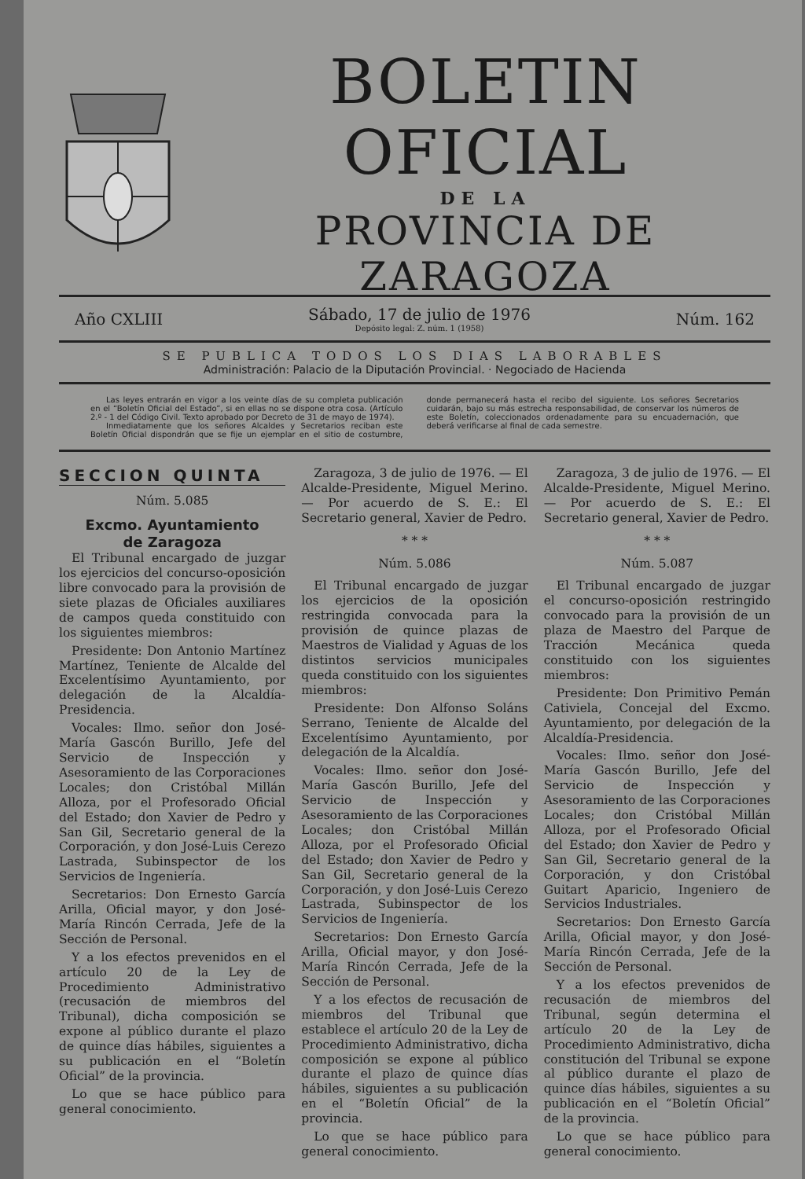BOLETIN OFICIAL
DE LA
PROVINCIA DE ZARAGOZA
Año CXLIII Sábado, 17 de julio de 1976
Depósito legal: Z. núm. 1 (1958) Núm. 162
SE PUBLICA TODOS LOS DIAS LABORABLES
Administración: Palacio de la Diputación Provincial. · Negociado de Hacienda
Las leyes entrarán en vigor a los veinte días de su completa publicación en el “Boletín Oficial del Estado”, si en ellas no se dispone otra cosa. (Artículo 2.º - 1 del Código Civil. Texto aprobado por Decreto de 31 de mayo de 1974).
Inmediatamente que los señores Alcaldes y Secretarios reciban este Boletín Oficial dispondrán que se fije un ejemplar en el sitio de costumbre, donde permanecerá hasta el recibo del siguiente. Los señores Secretarios cuidarán, bajo su más estrecha responsabilidad, de conservar los números de este Boletín, coleccionados ordenadamente para su encuadernación, que deberá verificarse al final de cada semestre.
SECCION QUINTA
Núm. 5.085
Excmo. Ayuntamiento
de Zaragoza
El Tribunal encargado de juzgar los ejercicios del concurso-oposición libre convocado para la provisión de siete plazas de Oficiales auxiliares de campos queda constituido con los siguientes miembros:
Presidente: Don Antonio Martínez Martínez, Teniente de Alcalde del Excelentísimo Ayuntamiento, por delegación de la Alcaldía-Presidencia.
Vocales: Ilmo. señor don José-María Gascón Burillo, Jefe del Servicio de Inspección y Asesoramiento de las Corporaciones Locales; don Cristóbal Millán Alloza, por el Profesorado Oficial del Estado; don Xavier de Pedro y San Gil, Secretario general de la Corporación, y don José-Luis Cerezo Lastrada, Subinspector de los Servicios de Ingeniería.
Secretarios: Don Ernesto García Arilla, Oficial mayor, y don José-María Rincón Cerrada, Jefe de la Sección de Personal.
Y a los efectos prevenidos en el artículo 20 de la Ley de Procedimiento Administrativo (recusación de miembros del Tribunal), dicha composición se expone al público durante el plazo de quince días hábiles, siguientes a su publicación en el “Boletín Oficial” de la provincia.
Lo que se hace público para general conocimiento.
Zaragoza, 3 de julio de 1976. — El Alcalde-Presidente, Miguel Merino. — Por acuerdo de S. E.: El Secretario general, Xavier de Pedro.
* * *
Núm. 5.086
El Tribunal encargado de juzgar los ejercicios de la oposición restringida convocada para la provisión de quince plazas de Maestros de Vialidad y Aguas de los distintos servicios municipales queda constituido con los siguientes miembros:
Presidente: Don Alfonso Soláns Serrano, Teniente de Alcalde del Excelentísimo Ayuntamiento, por delegación de la Alcaldía.
Vocales: Ilmo. señor don José-María Gascón Burillo, Jefe del Servicio de Inspección y Asesoramiento de las Corporaciones Locales; don Cristóbal Millán Alloza, por el Profesorado Oficial del Estado; don Xavier de Pedro y San Gil, Secretario general de la Corporación, y don José-Luis Cerezo Lastrada, Subinspector de los Servicios de Ingeniería.
Secretarios: Don Ernesto García Arilla, Oficial mayor, y don José-María Rincón Cerrada, Jefe de la Sección de Personal.
Y a los efectos de recusación de miembros del Tribunal que establece el artículo 20 de la Ley de Procedimiento Administrativo, dicha composición se expone al público durante el plazo de quince días hábiles, siguientes a su publicación en el “Boletín Oficial” de la provincia.
Lo que se hace público para general conocimiento.
Zaragoza, 3 de julio de 1976. — El Alcalde-Presidente, Miguel Merino. — Por acuerdo de S. E.: El Secretario general, Xavier de Pedro.
* * *
Núm. 5.087
El Tribunal encargado de juzgar el concurso-oposición restringido convocado para la provisión de un plaza de Maestro del Parque de Tracción Mecánica queda constituido con los siguientes miembros:
Presidente: Don Primitivo Pemán Cativiela, Concejal del Excmo. Ayuntamiento, por delegación de la Alcaldía-Presidencia.
Vocales: Ilmo. señor don José-María Gascón Burillo, Jefe del Servicio de Inspección y Asesoramiento de las Corporaciones Locales; don Cristóbal Millán Alloza, por el Profesorado Oficial del Estado; don Xavier de Pedro y San Gil, Secretario general de la Corporación, y don Cristóbal Guitart Aparicio, Ingeniero de Servicios Industriales.
Secretarios: Don Ernesto García Arilla, Oficial mayor, y don José-María Rincón Cerrada, Jefe de la Sección de Personal.
Y a los efectos prevenidos de recusación de miembros del Tribunal, según determina el artículo 20 de la Ley de Procedimiento Administrativo, dicha constitución del Tribunal se expone al público durante el plazo de quince días hábiles, siguientes a su publicación en el “Boletín Oficial” de la provincia.
Lo que se hace público para general conocimiento.